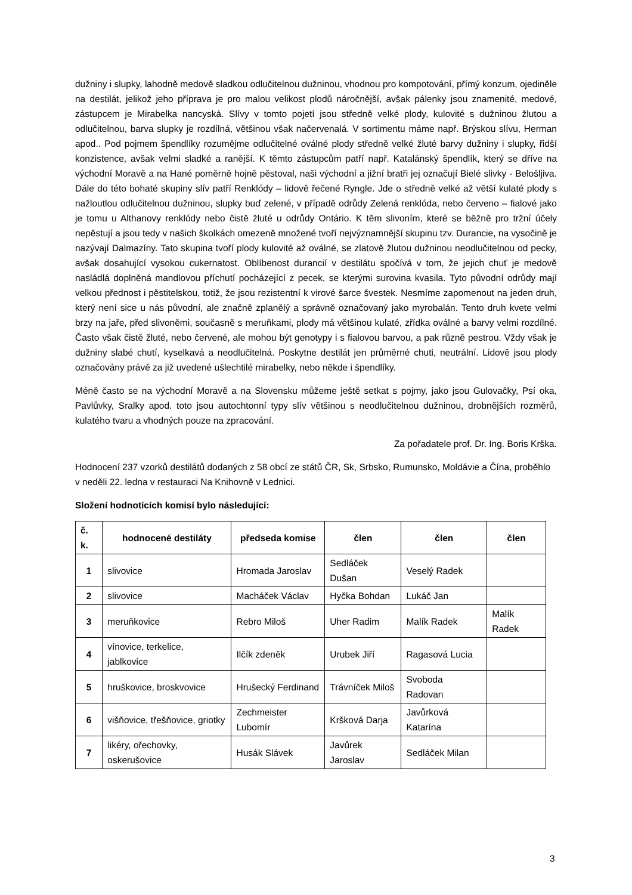dužniny i slupky, lahodně medově sladkou odlučitelnou dužninou, vhodnou pro kompotování, přímý konzum, ojediněle na destilát, jelikož jeho příprava je pro malou velikost plodů náročnější, avšak pálenky jsou znamenité, medové, zástupcem je Mirabelka nancyská. Slívy v tomto pojetí jsou středně velké plody, kulovité s dužninou žlutou a odlučitelnou, barva slupky je rozdílná, většinou však načervenalá. V sortimentu máme např. Brýskou slívu, Herman apod.. Pod pojmem špendlíky rozumějme odlučitelné oválné plody středně velké žluté barvy dužniny i slupky, řidší konzistence, avšak velmi sladké a ranější. K těmto zástupcům patří např. Katalánský špendlík, který se dříve na východní Moravě a na Hané poměrně hojně pěstoval, naši východní a jižní bratři jej označují Bielé slivky - Belošljiva. Dále do této bohaté skupiny slív patří Renklódy – lidově řečené Ryngle. Jde o středně velké až větší kulaté plody s nažloutlou odlučitelnou dužninou, slupky buď zelené, v případě odrůdy Zelená renklóda, nebo červeno – fialové jako je tomu u Althanovy renklódy nebo čistě žluté u odrůdy Ontário. K těm slivoním, které se běžně pro tržní účely nepěstují a jsou tedy v našich školkách omezeně množené tvoří nejvýznamnější skupinu tzv. Durancie, na vysočině je nazývají Dalmazíny. Tato skupina tvoří plody kulovité až oválné, se zlatově žlutou dužninou neodlučitelnou od pecky, avšak dosahující vysokou cukernatost. Oblíbenost durancií v destilátu spočívá v tom, že jejich chuť je medově nasládlá doplněná mandlovou příchutí pocházející z pecek, se kterými surovina kvasila. Tyto původní odrůdy mají velkou přednost i pěstitelskou, totiž, že jsou rezistentní k virové šarce švestek. Nesmíme zapomenout na jeden druh, který není sice u nás původní, ale značně zplanělý a správně označovaný jako myrobalán. Tento druh kvete velmi brzy na jaře, před slivoněmi, současně s meruňkami, plody má většinou kulaté, zřídka oválné a barvy velmi rozdílné. Často však čistě žluté, nebo červené, ale mohou být genotypy i s fialovou barvou, a pak různě pestrou. Vždy však je dužniny slabé chutí, kyselkavá a neodlučitelná. Poskytne destilát jen průměrné chuti, neutrální. Lidově jsou plody označovány právě za již uvedené ušlechtilé mirabelky, nebo někde i špendlíky.
Méně často se na východní Moravě a na Slovensku můžeme ještě setkat s pojmy, jako jsou Gulovačky, Psí oka, Pavlůvky, Sralky apod. toto jsou autochtonní typy slív většinou s neodlučitelnou dužninou, drobnějších rozměrů, kulatého tvaru a vhodných pouze na zpracování.
Za pořadatele prof. Dr. Ing. Boris Krška.
Hodnocení 237 vzorků destilátů dodaných z 58 obcí ze států ČR, Sk, Srbsko, Rumunsko, Moldávie a Čína, proběhlo v neděli 22. ledna v restauraci Na Knihovně v Lednici.
Složení hodnotících komisí bylo následující:
| č. k. | hodnocené destiláty | předseda komise | člen | člen | člen |
| --- | --- | --- | --- | --- | --- |
| 1 | slivovice | Hromada Jaroslav | Sedláček Dušan | Veselý Radek | |
| 2 | slivovice | Macháček Václav | Hyčka Bohdan | Lukáč Jan | |
| 3 | meruňkovice | Rebro Miloš | Uher Radim | Malík Radek | Malík Radek |
| 4 | vínovice, terkelice, jablkovice | Ilčík zdeněk | Urubek Jiří | Ragasová Lucia | |
| 5 | hruškovice, broskvovice | Hrušecký Ferdinand | Trávníček Miloš | Svoboda Radovan | |
| 6 | višňovice, třešňovice, griotky | Zechmeister Lubomír | Kršková Darja | Javůrková Katarína | |
| 7 | likéry, ořechovky, oskerušovice | Husák Slávek | Javůrek Jaroslav | Sedláček Milan | |
3